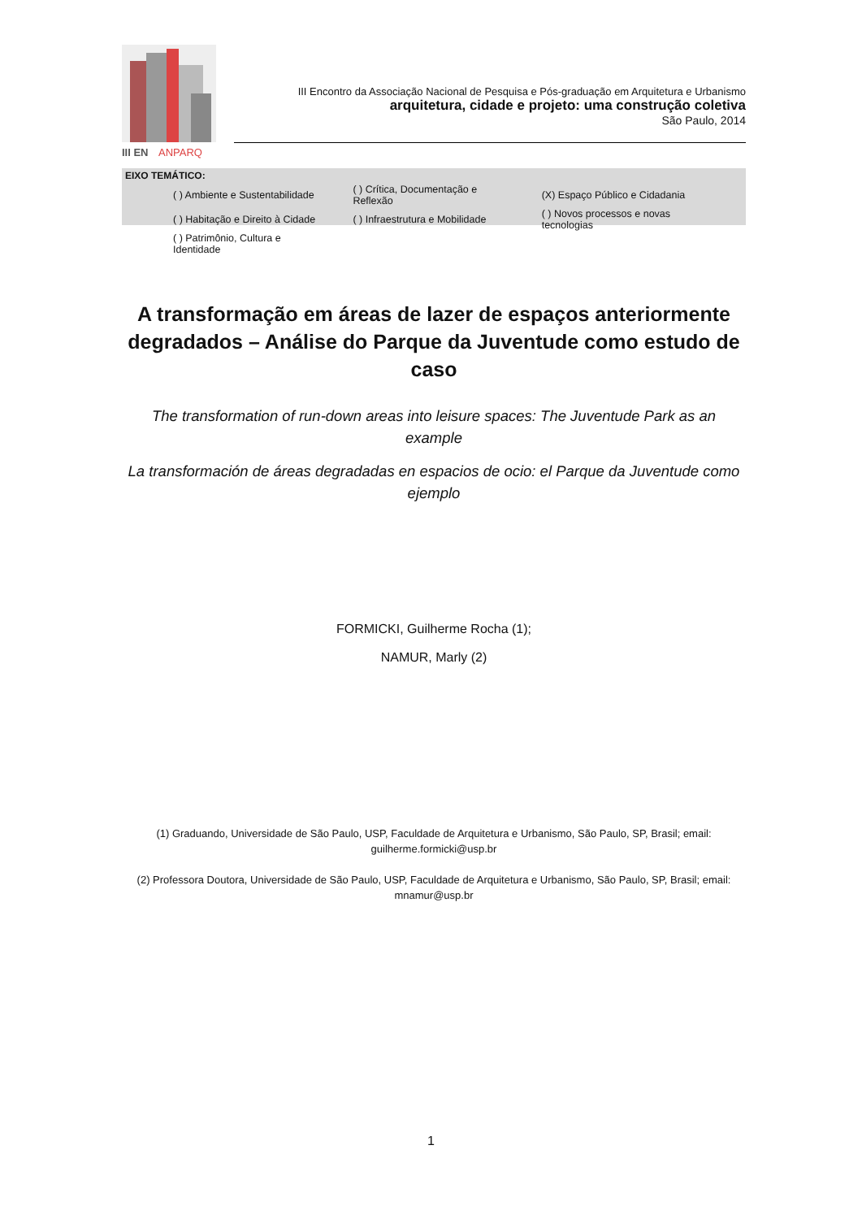III EN
ANPARQ
III Encontro da Associação Nacional de Pesquisa e Pós-graduação em Arquitetura e Urbanismo
arquitetura, cidade e projeto: uma construção coletiva
São Paulo, 2014
EIXO TEMÁTICO:
| ( ) Ambiente e Sustentabilidade | ( ) Crítica, Documentação e Reflexão | (X) Espaço Público e Cidadania |
| ( ) Habitação e Direito à Cidade | ( ) Infraestrutura e Mobilidade | ( ) Novos processos e novas tecnologias |
| ( ) Patrimônio, Cultura e Identidade | | |
A transformação em áreas de lazer de espaços anteriormente degradados – Análise do Parque da Juventude como estudo de caso
The transformation of run-down areas into leisure spaces: The Juventude Park as an example
La transformación de áreas degradadas en espacios de ocio: el Parque da Juventude como ejemplo
FORMICKI, Guilherme Rocha (1);
NAMUR, Marly (2)
(1) Graduando, Universidade de São Paulo, USP, Faculdade de Arquitetura e Urbanismo, São Paulo, SP, Brasil; email: guilherme.formicki@usp.br
(2) Professora Doutora, Universidade de São Paulo, USP, Faculdade de Arquitetura e Urbanismo, São Paulo, SP, Brasil; email: mnamur@usp.br
1